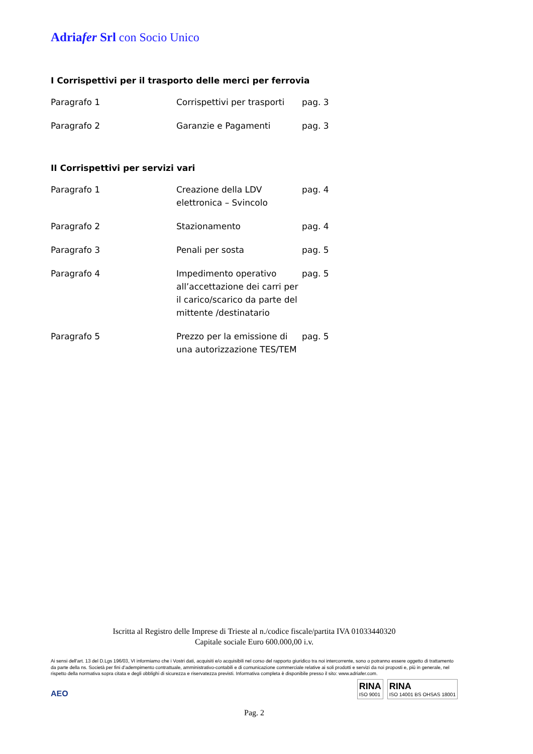Adriafer Srl con Socio Unico
I Corrispettivi per il trasporto delle merci per ferrovia
| Paragrafo 1 | Corrispettivi per trasporti | pag. 3 |
| Paragrafo 2 | Garanzie e Pagamenti | pag. 3 |
II Corrispettivi per servizi vari
| Paragrafo 1 | Creazione della LDV elettronica – Svincolo | pag. 4 |
| Paragrafo 2 | Stazionamento | pag. 4 |
| Paragrafo 3 | Penali per sosta | pag. 5 |
| Paragrafo 4 | Impedimento operativo all’accettazione dei carri per il carico/scarico da parte del mittente /destinatario | pag. 5 |
| Paragrafo 5 | Prezzo per la emissione di una autorizzazione TES/TEM | pag. 5 |
Iscritta al Registro delle Imprese di Trieste al n./codice fiscale/partita IVA 01033440320
Capitale sociale Euro 600.000,00 i.v.
Ai sensi dell'art. 13 del D.Lgs 196/03, VI informiamo che i Vostri dati, acquisiti e/o acquisibili nel corso del rapporto giuridico tra noi intercorrente, sono o potranno essere oggetto di trattamento da parte della ns. Società per fini d’adempimento contrattuale, amministrativo-contabili e di comunicazione commerciale relative ai soli prodotti e servizi da noi proposti e, più in generale, nel rispetto della normativa sopra citata e degli obblighi di sicurezza e riservatezza previsti. Informativa completa è disponibile presso il sito: www.adriafer.com.
AEO
RINA
ISO 9001
RINA
ISO 14001 BS OHSAS 18001
Pag. 2